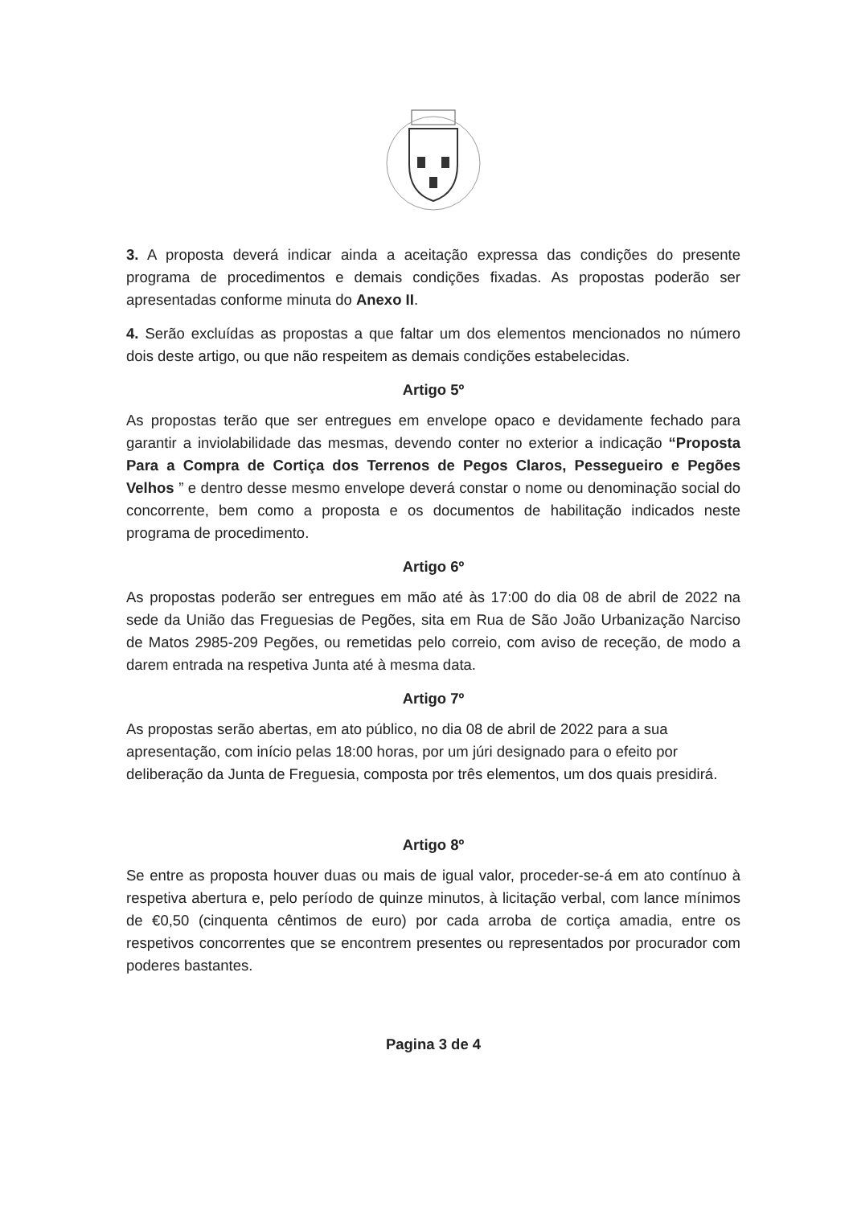3. A proposta deverá indicar ainda a aceitação expressa das condições do presente programa de procedimentos e demais condições fixadas. As propostas poderão ser apresentadas conforme minuta do Anexo II.
4. Serão excluídas as propostas a que faltar um dos elementos mencionados no número dois deste artigo, ou que não respeitem as demais condições estabelecidas.
Artigo 5º
As propostas terão que ser entregues em envelope opaco e devidamente fechado para garantir a inviolabilidade das mesmas, devendo conter no exterior a indicação “Proposta Para a Compra de Cortiça dos Terrenos de Pegos Claros, Pessegueiro e Pegões Velhos ” e dentro desse mesmo envelope deverá constar o nome ou denominação social do concorrente, bem como a proposta e os documentos de habilitação indicados neste programa de procedimento.
Artigo 6º
As propostas poderão ser entregues em mão até às 17:00 do dia 08 de abril de 2022 na sede da União das Freguesias de Pegões, sita em Rua de São João Urbanização Narciso de Matos 2985-209 Pegões, ou remetidas pelo correio, com aviso de receção, de modo a darem entrada na respetiva Junta até à mesma data.
Artigo 7º
As propostas serão abertas, em ato público, no dia 08 de abril de 2022 para a sua apresentação, com início pelas 18:00 horas, por um júri designado para o efeito por deliberação da Junta de Freguesia, composta por três elementos, um dos quais presidirá.
Artigo 8º
Se entre as proposta houver duas ou mais de igual valor, proceder-se-á em ato contínuo à respetiva abertura e, pelo período de quinze minutos, à licitação verbal, com lance mínimos de €0,50 (cinquenta cêntimos de euro) por cada arroba de cortiça amadia, entre os respetivos concorrentes que se encontrem presentes ou representados por procurador com poderes bastantes.
Pagina 3 de 4